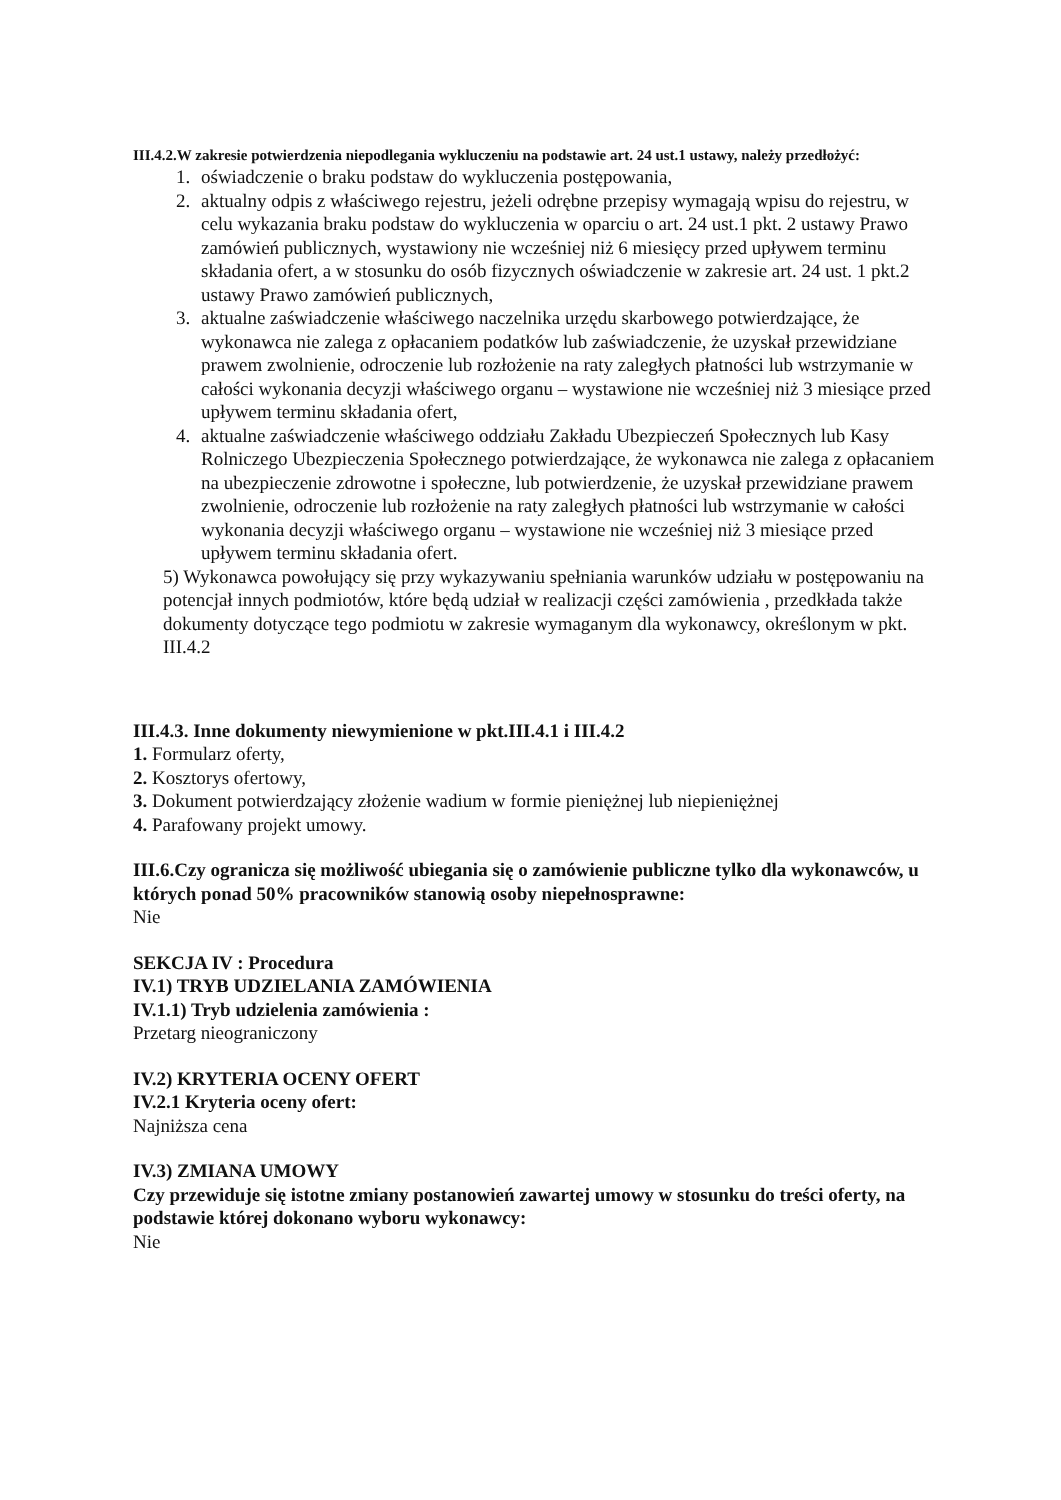III.4.2.W zakresie potwierdzenia niepodlegania wykluczeniu na podstawie art. 24 ust.1 ustawy, należy przedłożyć:
1. oświadczenie o braku podstaw do wykluczenia postępowania,
2. aktualny odpis z właściwego rejestru, jeżeli odrębne przepisy wymagają wpisu do rejestru, w celu wykazania braku podstaw do wykluczenia w oparciu o art. 24 ust.1 pkt. 2 ustawy Prawo zamówień publicznych, wystawiony nie wcześniej niż 6 miesięcy przed upływem terminu składania ofert, a w stosunku do osób fizycznych oświadczenie w zakresie art. 24 ust. 1 pkt.2 ustawy Prawo zamówień publicznych,
3. aktualne zaświadczenie właściwego naczelnika urzędu skarbowego potwierdzające, że wykonawca nie zalega z opłacaniem podatków lub zaświadczenie, że uzyskał przewidziane prawem zwolnienie, odroczenie lub rozłożenie na raty zaległych płatności lub wstrzymanie w całości wykonania decyzji właściwego organu – wystawione nie wcześniej niż 3 miesiące przed upływem terminu składania ofert,
4. aktualne zaświadczenie właściwego oddziału Zakładu Ubezpieczeń Społecznych lub Kasy Rolniczego Ubezpieczenia Społecznego potwierdzające, że wykonawca nie zalega z opłacaniem na ubezpieczenie zdrowotne i społeczne, lub potwierdzenie, że uzyskał przewidziane prawem zwolnienie, odroczenie lub rozłożenie na raty zaległych płatności lub wstrzymanie w całości wykonania decyzji właściwego organu – wystawione nie wcześniej niż 3 miesiące przed upływem terminu składania ofert.
5) Wykonawca powołujący się przy wykazywaniu spełniania warunków udziału w postępowaniu na potencjał innych podmiotów, które będą udział w realizacji części zamówienia , przedkłada także dokumenty dotyczące tego podmiotu w zakresie wymaganym dla wykonawcy, określonym w pkt. III.4.2
III.4.3. Inne dokumenty niewymienione w pkt.III.4.1 i III.4.2
1. Formularz oferty,
2. Kosztorys ofertowy,
3. Dokument potwierdzający złożenie wadium w formie pieniężnej lub niepieniężnej
4. Parafowany projekt umowy.
III.6.Czy ogranicza się możliwość ubiegania się o zamówienie publiczne tylko dla wykonawców, u których ponad 50% pracowników stanowią osoby niepełnosprawne:
Nie
SEKCJA IV : Procedura
IV.1) TRYB UDZIELANIA ZAMÓWIENIA
IV.1.1) Tryb udzielenia zamówienia :
Przetarg nieograniczony
IV.2) KRYTERIA OCENY OFERT
IV.2.1 Kryteria oceny ofert:
Najniższa cena
IV.3) ZMIANA UMOWY
Czy przewiduje się istotne zmiany postanowień zawartej umowy w stosunku do treści oferty, na podstawie której dokonano wyboru wykonawcy:
Nie